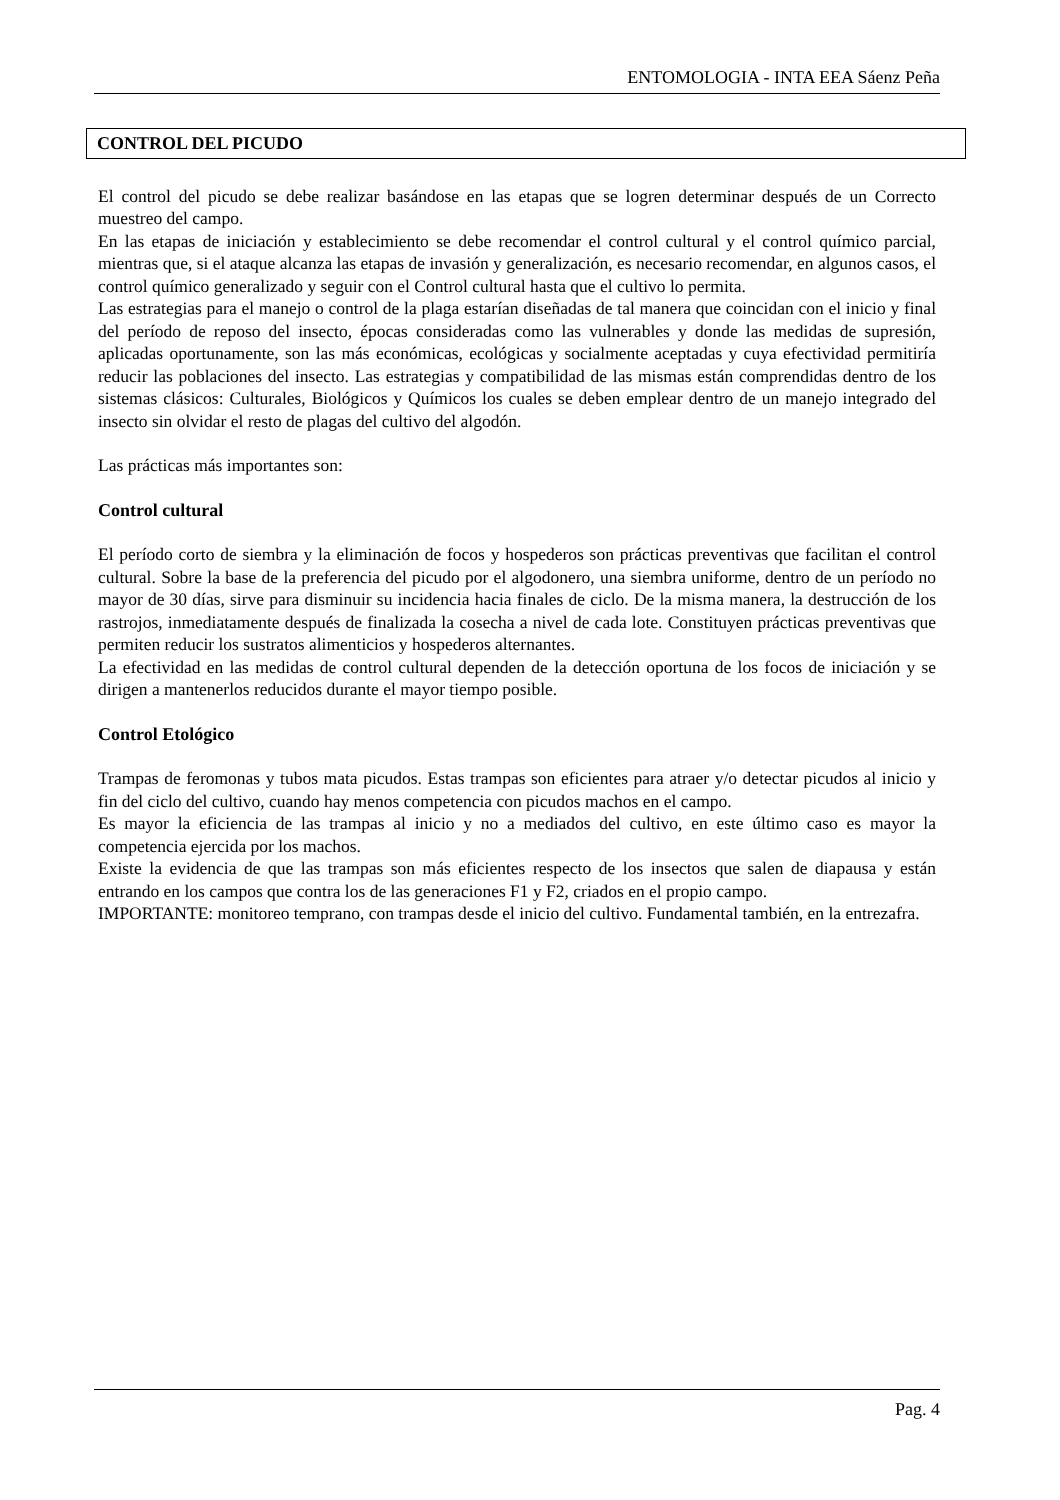ENTOMOLOGIA - INTA EEA Sáenz Peña
CONTROL DEL PICUDO
El control del picudo se debe realizar basándose en las etapas que se logren determinar después de un Correcto muestreo del campo.
En las etapas de iniciación y establecimiento se debe recomendar el control cultural y el control químico parcial, mientras que, si el ataque alcanza las etapas de invasión y generalización, es necesario recomendar, en algunos casos, el control químico generalizado y seguir con el Control cultural hasta que el cultivo lo permita.
Las estrategias para el manejo o control de la plaga estarían diseñadas de tal manera que coincidan con el inicio y final del período de reposo del insecto, épocas consideradas como las vulnerables y donde las medidas de supresión, aplicadas oportunamente, son las más económicas, ecológicas y socialmente aceptadas y cuya efectividad permitiría reducir las poblaciones del insecto. Las estrategias y compatibilidad de las mismas están comprendidas dentro de los sistemas clásicos: Culturales, Biológicos y Químicos los cuales se deben emplear dentro de un manejo integrado del insecto sin olvidar el resto de plagas del cultivo del algodón.
Las prácticas más importantes son:
Control cultural
El período corto de siembra y la eliminación de focos y hospederos son prácticas preventivas que facilitan el control cultural. Sobre la base de la preferencia del picudo por el algodonero, una siembra uniforme, dentro de un período no mayor de 30 días, sirve para disminuir su incidencia hacia finales de ciclo. De la misma manera, la destrucción de los rastrojos, inmediatamente después de finalizada la cosecha a nivel de cada lote. Constituyen prácticas preventivas que permiten reducir los sustratos alimenticios y hospederos alternantes.
La efectividad en las medidas de control cultural dependen de la detección oportuna de los focos de iniciación y se dirigen a mantenerlos reducidos durante el mayor tiempo posible.
Control Etológico
Trampas de feromonas y tubos mata picudos. Estas trampas son eficientes para atraer y/o detectar picudos al inicio y fin del ciclo del cultivo, cuando hay menos competencia con picudos machos en el campo.
Es mayor la eficiencia de las trampas al inicio y no a mediados del cultivo, en este último caso es mayor la competencia ejercida por los machos.
Existe la evidencia de que las trampas son más eficientes respecto de los insectos que salen de diapausa y están entrando en los campos que contra los de las generaciones F1 y F2, criados en el propio campo.
IMPORTANTE: monitoreo temprano, con trampas desde el inicio del cultivo. Fundamental también, en la entrezafra.
Pag. 4